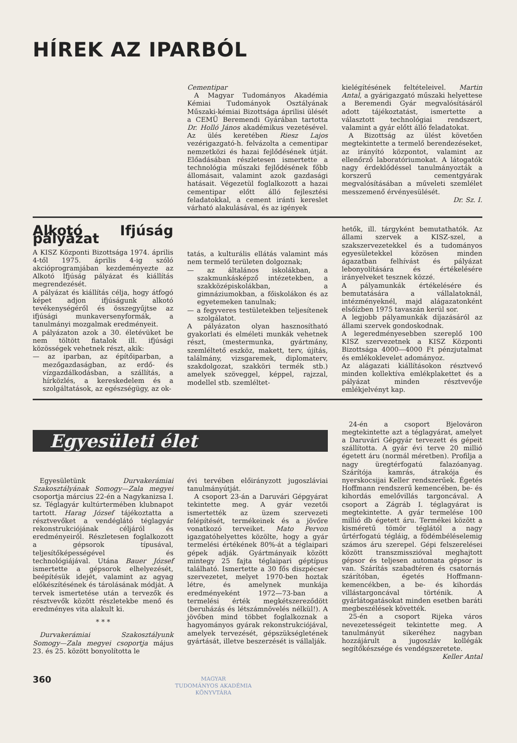HÍREK AZ IPARBÓL
Cementipar
A Magyar Tudományos Akadémia Kémiai Tudományok Osztályának Műszaki-kémiai Bizottsága áprilisi ülését a CEMÜ Beremendi Gyárában tartotta Dr. Holló János akadémikus vezetésével. Az ülés keretében Riesz Lajos vezérigazgató-h. felvázolta a cementipar nemzetközi és hazai fejlődésének útját. Előadásában részletesen ismertette a technológia műszaki fejlődésének főbb állomásait, valamint azok gazdasági hatásait. Végezetül foglalkozott a hazai cementipar előtt álló fejlesztési feladatokkal, a cement iránti kereslet várható alakulásával, és az igények
kielégítésének feltételeivel. Martin Antal, a gyárigazgató műszaki helyettese a Beremendi Gyár megvalósításáról adott tájékoztatást, ismertette a választott technológiai rendszert, valamint a gyár előtt álló feladatokat.
A Bizottság az ülést követően megtekintette a termelő berendezéseket, az irányító központot, valamint az ellenőrző laboratóriumokat. A látogatók nagy érdeklődéssel tanulmányozták a korszerű cementgyárak megvalósításában a műveleti szemlélet messzemenő érvényesülését.
Dr. Sz. I.
Alkotó Ifjúság pályázat
A KISZ Központi Bizottsága 1974. április 4-től 1975. április 4-ig szóló akcióprogramjában kezdeményezte az Alkotó Ifjúság pályázat és kiállítás megrendezését.
A pályázat és kiállítás célja, hogy átfogó képet adjon ifjúságunk alkotó tevékenységéről és összegyűjtse az ifjúsági munkaversenyformák, a tanulmányi mozgalmak eredményeit.
A pályázaton azok a 30. életévüket be nem töltött fiatalok ill. ifjúsági közösségek vehetnek részt, akik:
— az iparban, az építőiparban, a mezőgazdaságban, az erdő- és vízgazdálkodásban, a szállítás, a hírközlés, a kereskedelem és a szolgáltatások, az egészségügy, az ok-
tatás, a kulturális ellátás valamint más nem termelő területen dolgoznak;
— az általános iskolákban, a szakmunkásképző intézetekben, a szakközépiskolákban, a gimnáziumokban, a főiskolákon és az egyetemeken tanulnak;
— a fegyveres testületekben teljesítenek szolgálatot.
A pályázaton olyan hasznosítható gyakorlati és elméleti munkák vehetnek részt, (mestermunka, gyártmány, szemléltető eszköz, makett, terv, újítás, találmány, vizsgaremek, diplomaterv, szakdolgozat, szakköri termék stb.) amelyek szöveggel, képpel, rajzzal, modellel stb. szemléltet-
hetők, ill. tárgyként bemutathatók. Az állami szervek a KISZ-szel, a szakszervezetekkel és a tudományos egyesületekkel közösen minden ágazatban felhívást és pályázat lebonyolítására és értékelésére irányelveket tesznek közzé.
A pályamunkák értékelésére és bemutatására a vállalatoknál, intézményeknél, majd alágazatonként elsőízben 1975 tavaszán kerül sor.
A legjobb pályamunkák díjazásáról az állami szervek gondoskodnak.
A legeredményesebben szereplő 100 KISZ szervezetnek a KISZ Központi Bizottsága 4000—4000 Ft pénzjutalmat és emlékoklevelet adományoz.
Az alágazati kiállításokon résztvevő minden kollektíva emlékplakettet és a pályázat minden résztvevője emlékjelvényt kap.
Egyesületi élet
Egyesületünk Durvakerámiai Szakosztályának Somogy—Zala megyei csoportja március 22-én a Nagykanizsa I. sz. Téglagyár kultúrtermében klubnapot tartott. Harag József tájékoztatta a résztvevőket a vendéglátó téglagyár rekonstrukciójának céljáról és eredményeiről. Részletesen foglalkozott a gépsorok típusával, teljesítőképességével és technológiájával. Utána Bauer József ismertette a gépsorok elhelyezését, beépítésük idejét, valamint az agyag előkészítésének és tárolásának módját. A tervek ismertetése után a tervezők és résztvevők között részletekbe menő és eredményes vita alakult ki.
* * *
Durvakerámiai Szakosztályunk Somogy—Zala megyei csoportja május 23. és 25. között bonyolította le
évi tervében előirányzott jugoszláviai tanulmányútját.
A csoport 23-án a Daruvári Gépgyárat tekintette meg. A gyár vezetői ismertették az üzem szervezeti felépítését, termékeinek és a jövőre vonatkozó terveiket. Mato Pervon igazgatóhelyettes közölte, hogy a gyár termelési értékének 80%-át a téglaipari gépek adják. Gyártmányaik között mintegy 25 fajta téglaipari géptípus található. Ismertette a 30 fős diszpécser szervezetet, melyet 1970-ben hoztak létre, és amelynek munkája eredményeként 1972—73-ban a termelési érték megkétszereződött (beruházás és létszámnövelés nélkül!). A jövőben mind többet foglalkoznak a hagyományos gyárak rekonstrukciójával, amelyek tervezését, gépszükségletének gyártását, illetve beszerzését is vállalják.
24-én a csoport Bjelováron megtekintette azt a téglagyárat, amelyet a Daruvári Gépgyár tervezett és gépeit szállította. A gyár évi terve 20 millió égetett áru (normál méretben). Profilja a nagy üregtérfogatú falazóanyag. Szárítója kamrás, átrakója és nyerskocsijai Keller rendszerűek. Égetés Hoffmann rendszerű kemencében, be- és kihordás emelővillás targoncával. A csoport a Zágráb I. téglagyárat is megtekintette. A gyár termelése 100 millió db égetett áru. Termékei között a kisméretű tömör téglától a nagy űrtérfogatú tégláig, a födémbéléselemig számos áru szerepel. Gépi felszerelései között transzmisszióval meghajtott gépsor és teljesen automata gépsor is van. Szárítás szabadtéren és csatornás szárítóban, égetés Hoffmann-kemencékben, a be- és kihordás villástargoncával történik. A gyárlátogatásokat minden esetben baráti megbeszélések követték.
25-én a csoport Rijeka város nevezetességeit tekintette meg. A tanulmányút sikeréhez nagyban hozzájárult a jugoszláv kollégák segítőkészsége és vendégszeretete.
Keller Antal
360
MAGYAR
TUDOMÁNYOS AKADÉMIA
KÖNYVTÁRA